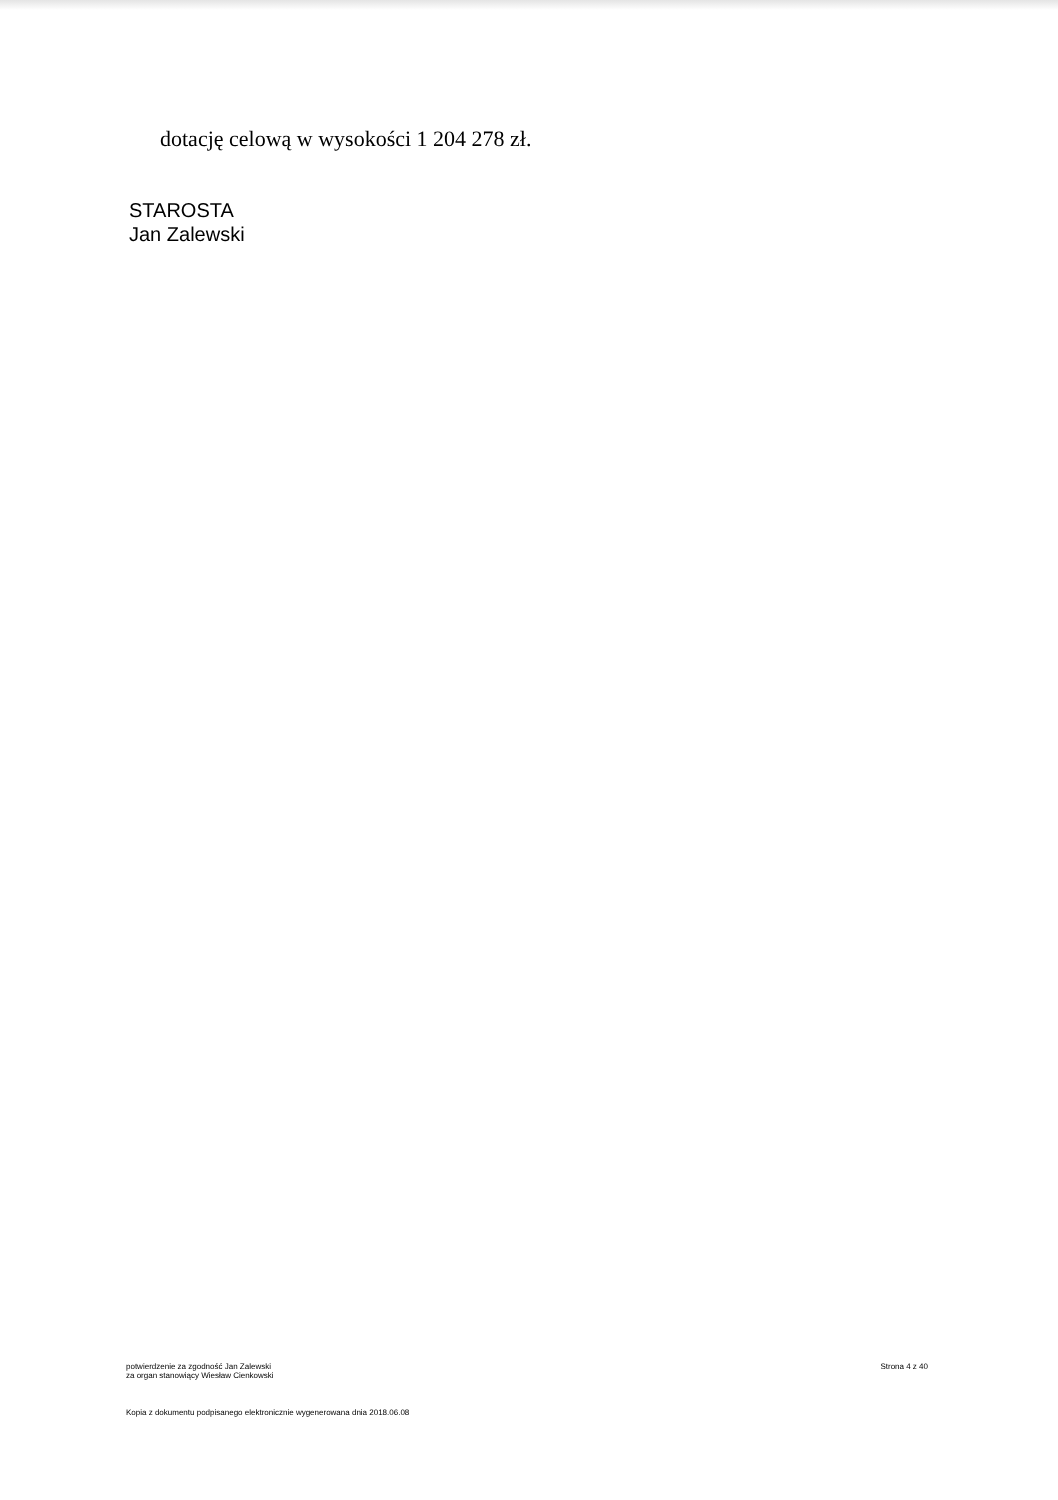dotację celową w wysokości 1 204 278 zł.
STAROSTA
Jan Zalewski
potwierdzenie za zgodność Jan Zalewski
za organ stanowiący Wiesław Cienkowski
Strona 4 z 40
Kopia z dokumentu podpisanego elektronicznie wygenerowana dnia 2018.06.08